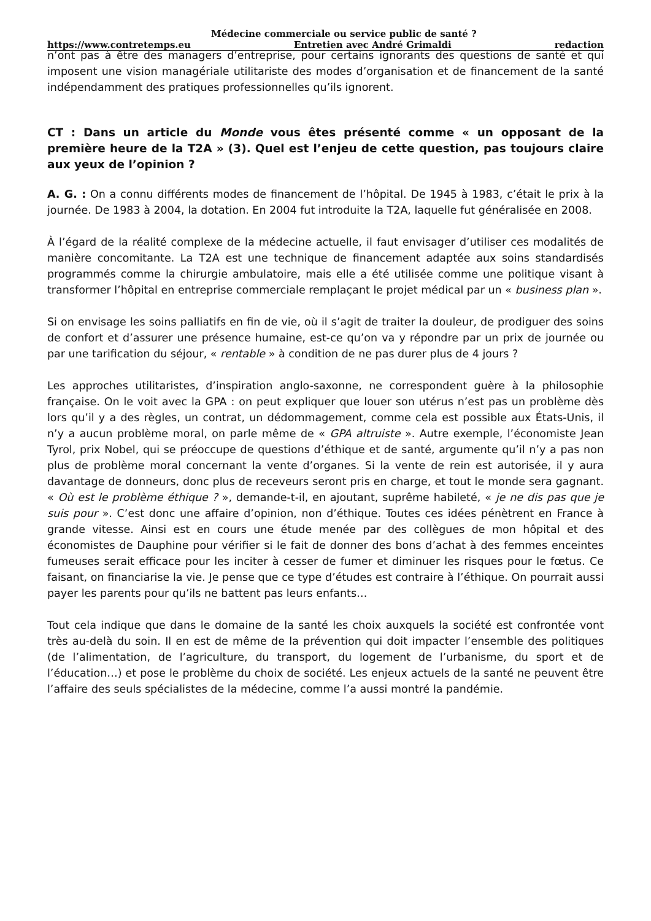Médecine commerciale ou service public de santé ?
https://www.contretemps.eu Entretien avec André Grimaldi redaction
n’ont pas à être des managers d’entreprise, pour certains ignorants des questions de santé et qui imposent une vision managériale utilitariste des modes d’organisation et de financement de la santé indépendamment des pratiques professionnelles qu’ils ignorent.
CT : Dans un article du Monde vous êtes présenté comme « un opposant de la première heure de la T2A » (3). Quel est l’enjeu de cette question, pas toujours claire aux yeux de l’opinion ?
A. G. : On a connu différents modes de financement de l’hôpital. De 1945 à 1983, c’était le prix à la journée. De 1983 à 2004, la dotation. En 2004 fut introduite la T2A, laquelle fut généralisée en 2008.
À l’égard de la réalité complexe de la médecine actuelle, il faut envisager d’utiliser ces modalités de manière concomitante. La T2A est une technique de financement adaptée aux soins standardisés programmés comme la chirurgie ambulatoire, mais elle a été utilisée comme une politique visant à transformer l’hôpital en entreprise commerciale remplaçant le projet médical par un « business plan ».
Si on envisage les soins palliatifs en fin de vie, où il s’agit de traiter la douleur, de prodiguer des soins de confort et d’assurer une présence humaine, est-ce qu’on va y répondre par un prix de journée ou par une tarification du séjour, « rentable » à condition de ne pas durer plus de 4 jours ?
Les approches utilitaristes, d’inspiration anglo-saxonne, ne correspondent guère à la philosophie française. On le voit avec la GPA : on peut expliquer que louer son utérus n’est pas un problème dès lors qu’il y a des règles, un contrat, un dédommagement, comme cela est possible aux États-Unis, il n’y a aucun problème moral, on parle même de « GPA altruiste ». Autre exemple, l’économiste Jean Tyrol, prix Nobel, qui se préoccupe de questions d’éthique et de santé, argumente qu’il n’y a pas non plus de problème moral concernant la vente d’organes. Si la vente de rein est autorisée, il y aura davantage de donneurs, donc plus de receveurs seront pris en charge, et tout le monde sera gagnant. « Où est le problème éthique ? », demande-t-il, en ajoutant, suprême habileté, « je ne dis pas que je suis pour ». C’est donc une affaire d’opinion, non d’éthique. Toutes ces idées pénètrent en France à grande vitesse. Ainsi est en cours une étude menée par des collègues de mon hôpital et des économistes de Dauphine pour vérifier si le fait de donner des bons d’achat à des femmes enceintes fumeuses serait efficace pour les inciter à cesser de fumer et diminuer les risques pour le fœtus. Ce faisant, on financiarise la vie. Je pense que ce type d’études est contraire à l’éthique. On pourrait aussi payer les parents pour qu’ils ne battent pas leurs enfants…
Tout cela indique que dans le domaine de la santé les choix auxquels la société est confrontée vont très au-delà du soin. Il en est de même de la prévention qui doit impacter l’ensemble des politiques (de l’alimentation, de l’agriculture, du transport, du logement de l’urbanisme, du sport et de l’éducation…) et pose le problème du choix de société. Les enjeux actuels de la santé ne peuvent être l’affaire des seuls spécialistes de la médecine, comme l’a aussi montré la pandémie.